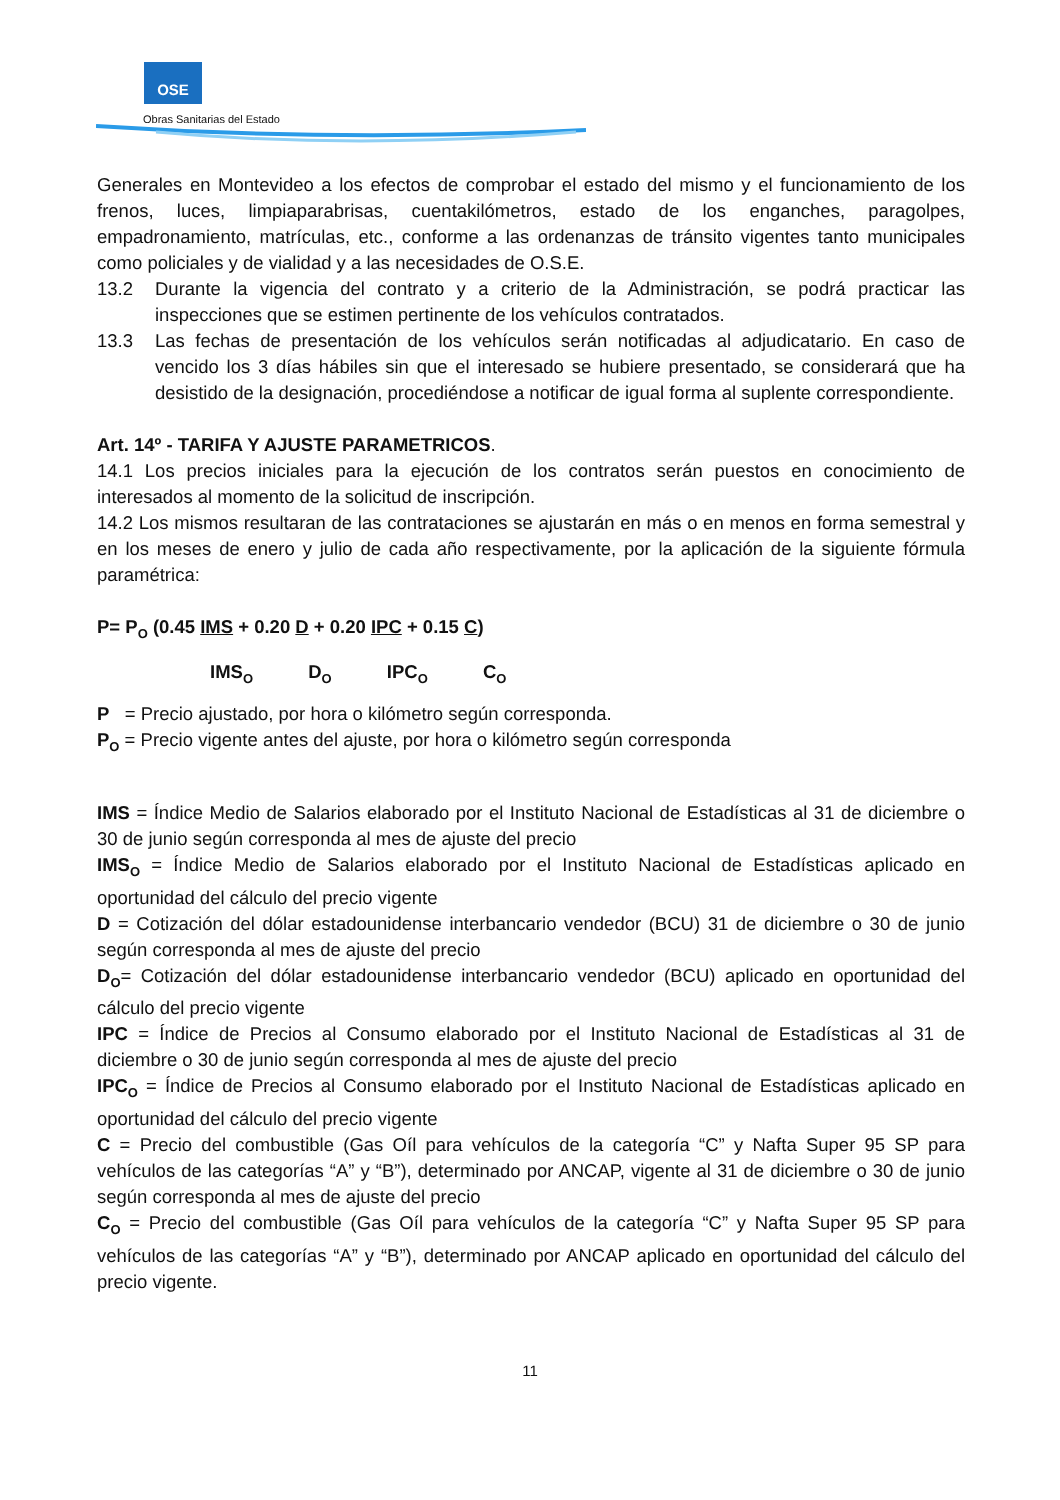OSE
Obras Sanitarias del Estado
Generales en Montevideo a los efectos de comprobar el estado del mismo y el funcionamiento de los frenos, luces, limpiaparabrisas, cuentakilómetros, estado de los enganches, paragolpes, empadronamiento, matrículas, etc., conforme a las ordenanzas de tránsito vigentes tanto municipales como policiales y de vialidad y a las necesidades de O.S.E.
13.2 Durante la vigencia del contrato y a criterio de la Administración, se podrá practicar las inspecciones que se estimen pertinente de los vehículos contratados.
13.3 Las fechas de presentación de los vehículos serán notificadas al adjudicatario. En caso de vencido los 3 días hábiles sin que el interesado se hubiere presentado, se considerará que ha desistido de la designación, procediéndose a notificar de igual forma al suplente correspondiente.
Art. 14º - TARIFA Y AJUSTE PARAMETRICOS.
14.1 Los precios iniciales para la ejecución de los contratos serán puestos en conocimiento de interesados al momento de la solicitud de inscripción.
14.2 Los mismos resultaran de las contrataciones se ajustarán en más o en menos en forma semestral y en los meses de enero y julio de cada año respectivamente, por la aplicación de la siguiente fórmula paramétrica:
P= P<sub>O</sub> (0.45 IMS + 0.20 D + 0.20 IPC + 0.15 C)
IMS<sub>O</sub> D<sub>O</sub> IPC<sub>O</sub> C<sub>O</sub>
P = Precio ajustado, por hora o kilómetro según corresponda.
P<sub>O</sub> = Precio vigente antes del ajuste, por hora o kilómetro según corresponda
IMS = Índice Medio de Salarios elaborado por el Instituto Nacional de Estadísticas al 31 de diciembre o 30 de junio según corresponda al mes de ajuste del precio
IMS<sub>O</sub> = Índice Medio de Salarios elaborado por el Instituto Nacional de Estadísticas aplicado en oportunidad del cálculo del precio vigente
D = Cotización del dólar estadounidense interbancario vendedor (BCU) 31 de diciembre o 30 de junio según corresponda al mes de ajuste del precio
D<sub>O</sub>= Cotización del dólar estadounidense interbancario vendedor (BCU) aplicado en oportunidad del cálculo del precio vigente
IPC = Índice de Precios al Consumo elaborado por el Instituto Nacional de Estadísticas al 31 de diciembre o 30 de junio según corresponda al mes de ajuste del precio
IPC<sub>O</sub> = Índice de Precios al Consumo elaborado por el Instituto Nacional de Estadísticas aplicado en oportunidad del cálculo del precio vigente
C = Precio del combustible (Gas Oíl para vehículos de la categoría “C” y Nafta Super 95 SP para vehículos de las categorías “A” y “B”), determinado por ANCAP, vigente al 31 de diciembre o 30 de junio según corresponda al mes de ajuste del precio
C<sub>O</sub> = Precio del combustible (Gas Oíl para vehículos de la categoría “C” y Nafta Super 95 SP para vehículos de las categorías “A” y “B”), determinado por ANCAP aplicado en oportunidad del cálculo del precio vigente.
11